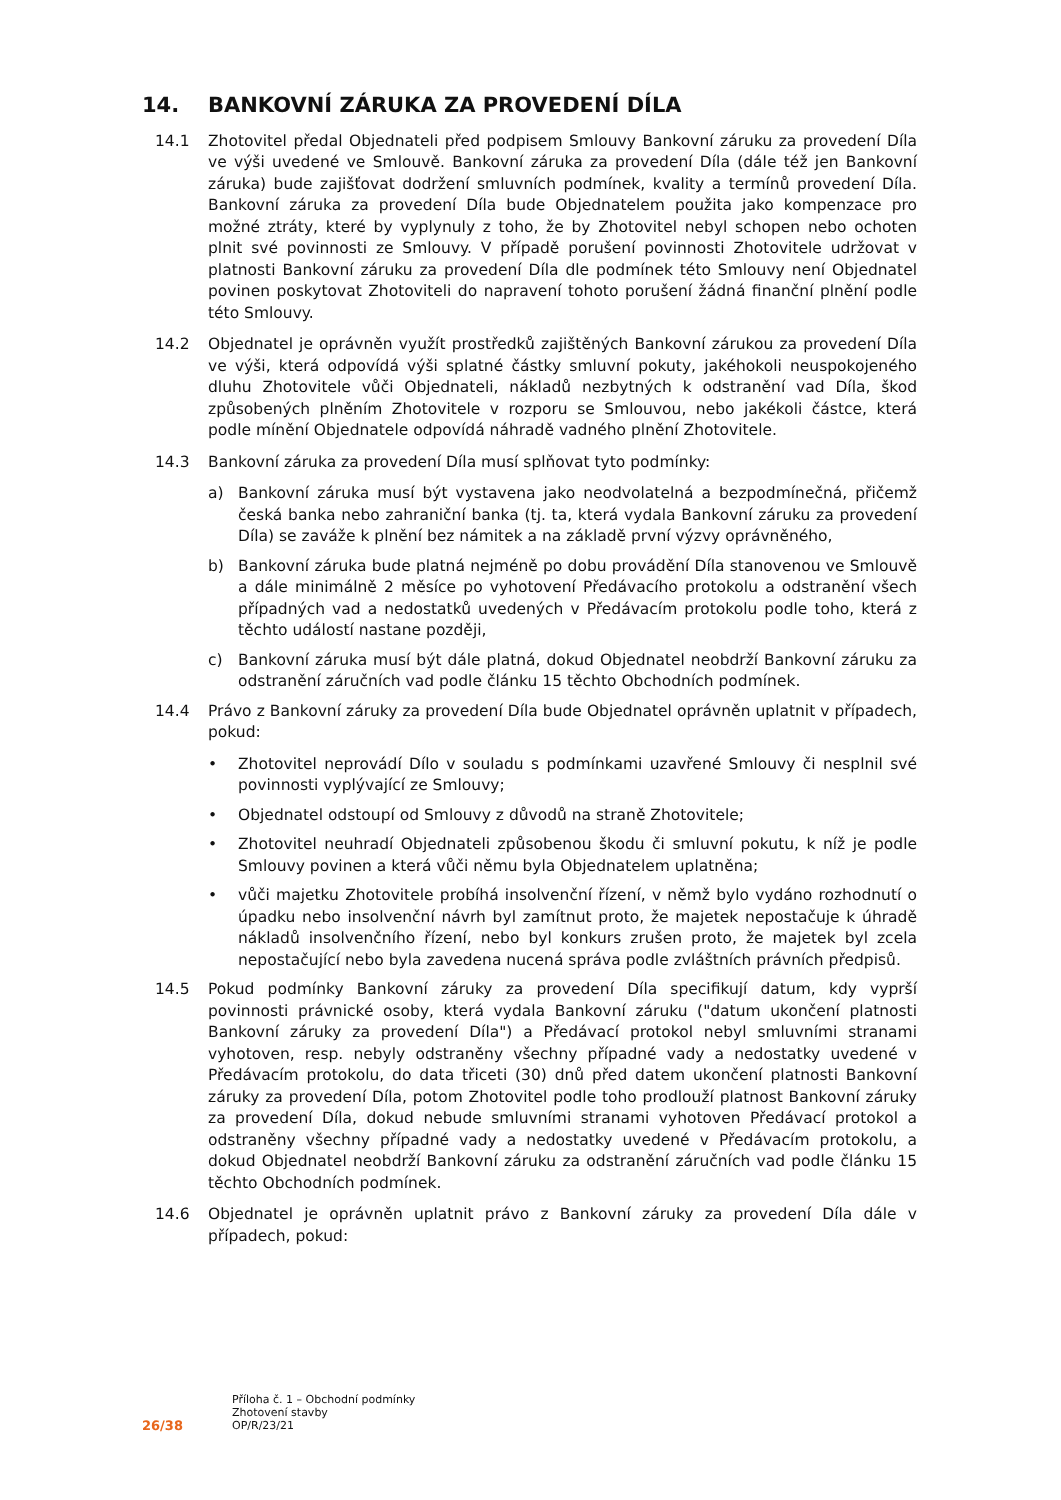14. BANKOVNÍ ZÁRUKA ZA PROVEDENÍ DÍLA
14.1 Zhotovitel předal Objednateli před podpisem Smlouvy Bankovní záruku za provedení Díla ve výši uvedené ve Smlouvě. Bankovní záruka za provedení Díla (dále též jen Bankovní záruka) bude zajišťovat dodržení smluvních podmínek, kvality a termínů provedení Díla. Bankovní záruka za provedení Díla bude Objednatelem použita jako kompenzace pro možné ztráty, které by vyplynuly z toho, že by Zhotovitel nebyl schopen nebo ochoten plnit své povinnosti ze Smlouvy. V případě porušení povinnosti Zhotovitele udržovat v platnosti Bankovní záruku za provedení Díla dle podmínek této Smlouvy není Objednatel povinen poskytovat Zhotoviteli do napravení tohoto porušení žádná finanční plnění podle této Smlouvy.
14.2 Objednatel je oprávněn využít prostředků zajištěných Bankovní zárukou za provedení Díla ve výši, která odpovídá výši splatné částky smluvní pokuty, jakéhokoli neuspokojeného dluhu Zhotovitele vůči Objednateli, nákladů nezbytných k odstranění vad Díla, škod způsobených plněním Zhotovitele v rozporu se Smlouvou, nebo jakékoli částce, která podle mínění Objednatele odpovídá náhradě vadného plnění Zhotovitele.
14.3 Bankovní záruka za provedení Díla musí splňovat tyto podmínky:
a) Bankovní záruka musí být vystavena jako neodvolatelná a bezpodmínečná, přičemž česká banka nebo zahraniční banka (tj. ta, která vydala Bankovní záruku za provedení Díla) se zaváže k plnění bez námitek a na základě první výzvy oprávněného,
b) Bankovní záruka bude platná nejméně po dobu provádění Díla stanovenou ve Smlouvě a dále minimálně 2 měsíce po vyhotovení Předávacího protokolu a odstranění všech případných vad a nedostatků uvedených v Předávacím protokolu podle toho, která z těchto událostí nastane později,
c) Bankovní záruka musí být dále platná, dokud Objednatel neobdrží Bankovní záruku za odstranění záručních vad podle článku 15 těchto Obchodních podmínek.
14.4 Právo z Bankovní záruky za provedení Díla bude Objednatel oprávněn uplatnit v případech, pokud:
• Zhotovitel neprovádí Dílo v souladu s podmínkami uzavřené Smlouvy či nesplnil své povinnosti vyplývající ze Smlouvy;
• Objednatel odstoupí od Smlouvy z důvodů na straně Zhotovitele;
• Zhotovitel neuhradí Objednateli způsobenou škodu či smluvní pokutu, k níž je podle Smlouvy povinen a která vůči němu byla Objednatelem uplatněna;
• vůči majetku Zhotovitele probíhá insolvenční řízení, v němž bylo vydáno rozhodnutí o úpadku nebo insolvenční návrh byl zamítnut proto, že majetek nepostačuje k úhradě nákladů insolvenčního řízení, nebo byl konkurs zrušen proto, že majetek byl zcela nepostačující nebo byla zavedena nucená správa podle zvláštních právních předpisů.
14.5 Pokud podmínky Bankovní záruky za provedení Díla specifikují datum, kdy vyprší povinnosti právnické osoby, která vydala Bankovní záruku ("datum ukončení platnosti Bankovní záruky za provedení Díla") a Předávací protokol nebyl smluvními stranami vyhotoven, resp. nebyly odstraněny všechny případné vady a nedostatky uvedené v Předávacím protokolu, do data třiceti (30) dnů před datem ukončení platnosti Bankovní záruky za provedení Díla, potom Zhotovitel podle toho prodlouží platnost Bankovní záruky za provedení Díla, dokud nebude smluvními stranami vyhotoven Předávací protokol a odstraněny všechny případné vady a nedostatky uvedené v Předávacím protokolu, a dokud Objednatel neobdrží Bankovní záruku za odstranění záručních vad podle článku 15 těchto Obchodních podmínek.
14.6 Objednatel je oprávněn uplatnit právo z Bankovní záruky za provedení Díla dále v případech, pokud:
26/38
Příloha č. 1 – Obchodní podmínky
Zhotovení stavby
OP/R/23/21